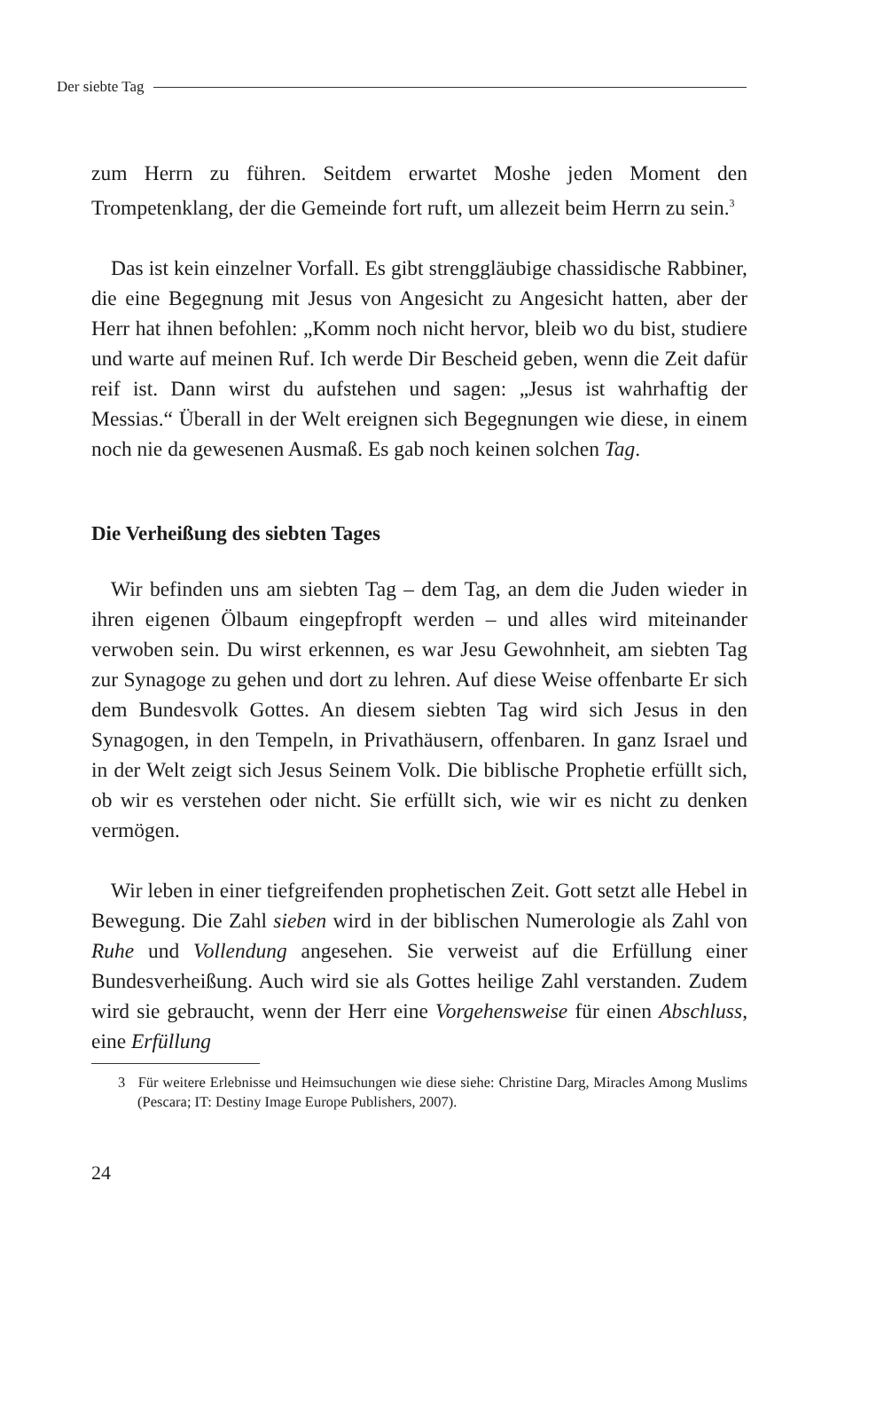Der siebte Tag
zum Herrn zu führen. Seitdem erwartet Moshe jeden Moment den Trompetenklang, der die Gemeinde fort ruft, um allezeit beim Herrn zu sein.<sup>3</sup>
Das ist kein einzelner Vorfall. Es gibt strenggläubige chassidische Rabbiner, die eine Begegnung mit Jesus von Angesicht zu Angesicht hatten, aber der Herr hat ihnen befohlen: „Komm noch nicht hervor, bleib wo du bist, studiere und warte auf meinen Ruf. Ich werde Dir Bescheid geben, wenn die Zeit dafür reif ist. Dann wirst du aufstehen und sagen: „Jesus ist wahrhaftig der Messias.“ Überall in der Welt ereignen sich Begegnungen wie diese, in einem noch nie da gewesenen Ausmaß. Es gab noch keinen solchen Tag.
Die Verheißung des siebten Tages
Wir befinden uns am siebten Tag – dem Tag, an dem die Juden wieder in ihren eigenen Ölbaum eingepfropft werden – und alles wird miteinander verwoben sein. Du wirst erkennen, es war Jesu Gewohnheit, am siebten Tag zur Synagoge zu gehen und dort zu lehren. Auf diese Weise offenbarte Er sich dem Bundesvolk Gottes. An diesem siebten Tag wird sich Jesus in den Synagogen, in den Tempeln, in Privathäusern, offenbaren. In ganz Israel und in der Welt zeigt sich Jesus Seinem Volk. Die biblische Prophetie erfüllt sich, ob wir es verstehen oder nicht. Sie erfüllt sich, wie wir es nicht zu denken vermögen.
Wir leben in einer tiefgreifenden prophetischen Zeit. Gott setzt alle Hebel in Bewegung. Die Zahl sieben wird in der biblischen Numerologie als Zahl von Ruhe und Vollendung angesehen. Sie verweist auf die Erfüllung einer Bundesverheißung. Auch wird sie als Gottes heilige Zahl verstanden. Zudem wird sie gebraucht, wenn der Herr eine Vorgehensweise für einen Abschluss, eine Erfüllung
3 Für weitere Erlebnisse und Heimsuchungen wie diese siehe: Christine Darg, Miracles Among Muslims (Pescara; IT: Destiny Image Europe Publishers, 2007).
24